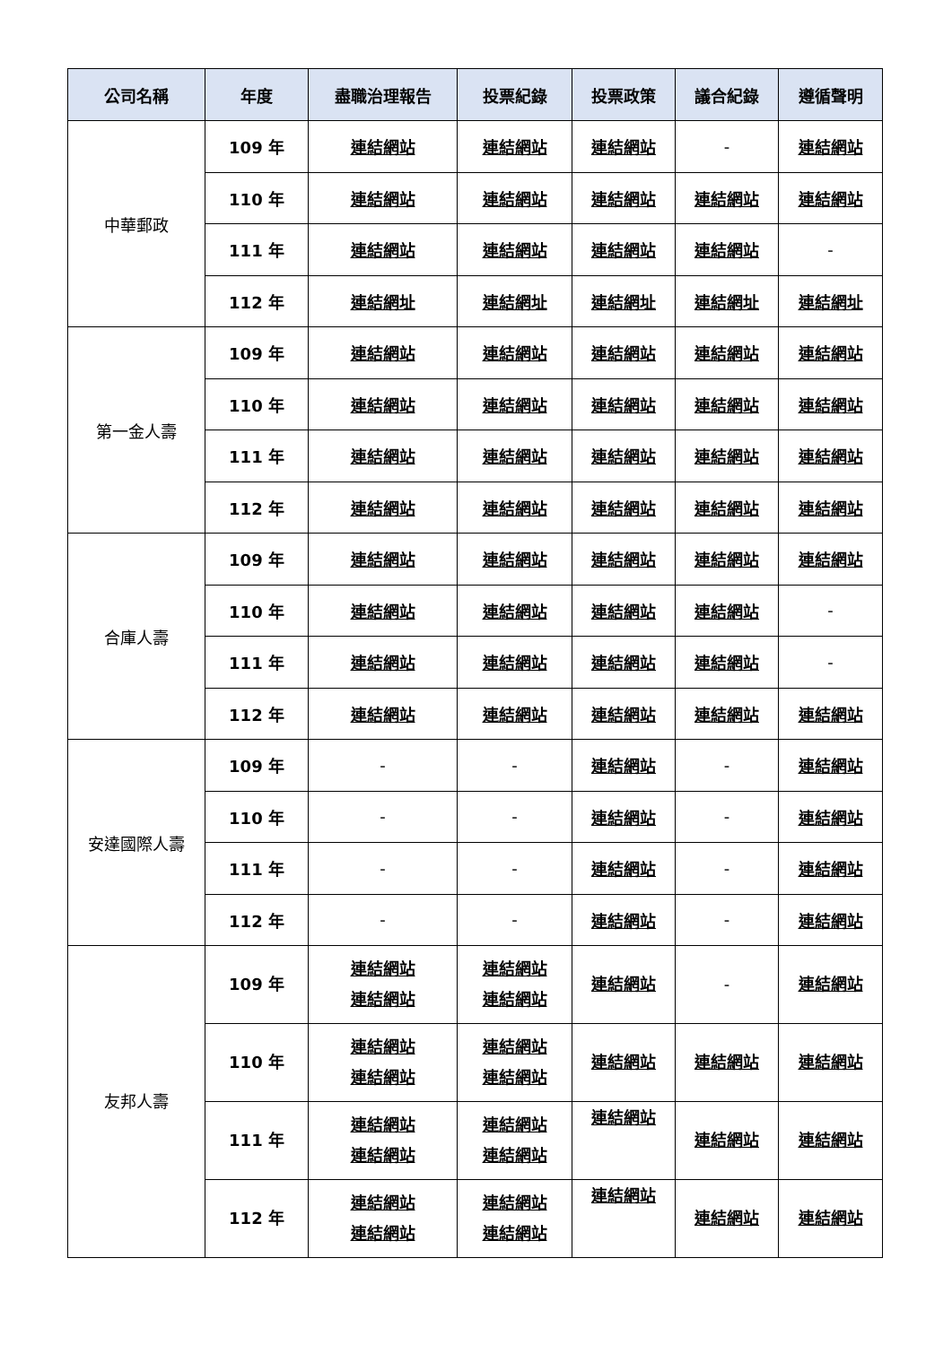| 公司名稱 | 年度 | 盡職治理報告 | 投票紀錄 | 投票政策 | 議合紀錄 | 遵循聲明 |
| --- | --- | --- | --- | --- | --- | --- |
| 中華郵政 | 109 年 | 連結網站 | 連結網站 | 連結網站 | - | 連結網站 |
| | 110 年 | 連結網站 | 連結網站 | 連結網站 | 連結網站 | 連結網站 |
| | 111 年 | 連結網站 | 連結網站 | 連結網站 | 連結網站 | - |
| | 112 年 | 連結網址 | 連結網址 | 連結網址 | 連結網址 | 連結網址 |
| 第一金人壽 | 109 年 | 連結網站 | 連結網站 | 連結網站 | 連結網站 | 連結網站 |
| | 110 年 | 連結網站 | 連結網站 | 連結網站 | 連結網站 | 連結網站 |
| | 111 年 | 連結網站 | 連結網站 | 連結網站 | 連結網站 | 連結網站 |
| | 112 年 | 連結網站 | 連結網站 | 連結網站 | 連結網站 | 連結網站 |
| 合庫人壽 | 109 年 | 連結網站 | 連結網站 | 連結網站 | 連結網站 | 連結網站 |
| | 110 年 | 連結網站 | 連結網站 | 連結網站 | 連結網站 | - |
| | 111 年 | 連結網站 | 連結網站 | 連結網站 | 連結網站 | - |
| | 112 年 | 連結網站 | 連結網站 | 連結網站 | 連結網站 | 連結網站 |
| 安達國際人壽 | 109 年 | - | - | 連結網站 | - | 連結網站 |
| | 110 年 | - | - | 連結網站 | - | 連結網站 |
| | 111 年 | - | - | 連結網站 | - | 連結網站 |
| | 112 年 | - | - | 連結網站 | - | 連結網站 |
| 友邦人壽 | 109 年 | 連結網站 連結網站 | 連結網站 連結網站 | 連結網站 | - | 連結網站 |
| | 110 年 | 連結網站 連結網站 | 連結網站 連結網站 | 連結網站 | 連結網站 | 連結網站 |
| | 111 年 | 連結網站 連結網站 | 連結網站 連結網站 | 連結網站 | 連結網站 | 連結網站 |
| | 112 年 | 連結網站 連結網站 | 連結網站 連結網站 | 連結網站 | 連結網站 | 連結網站 |